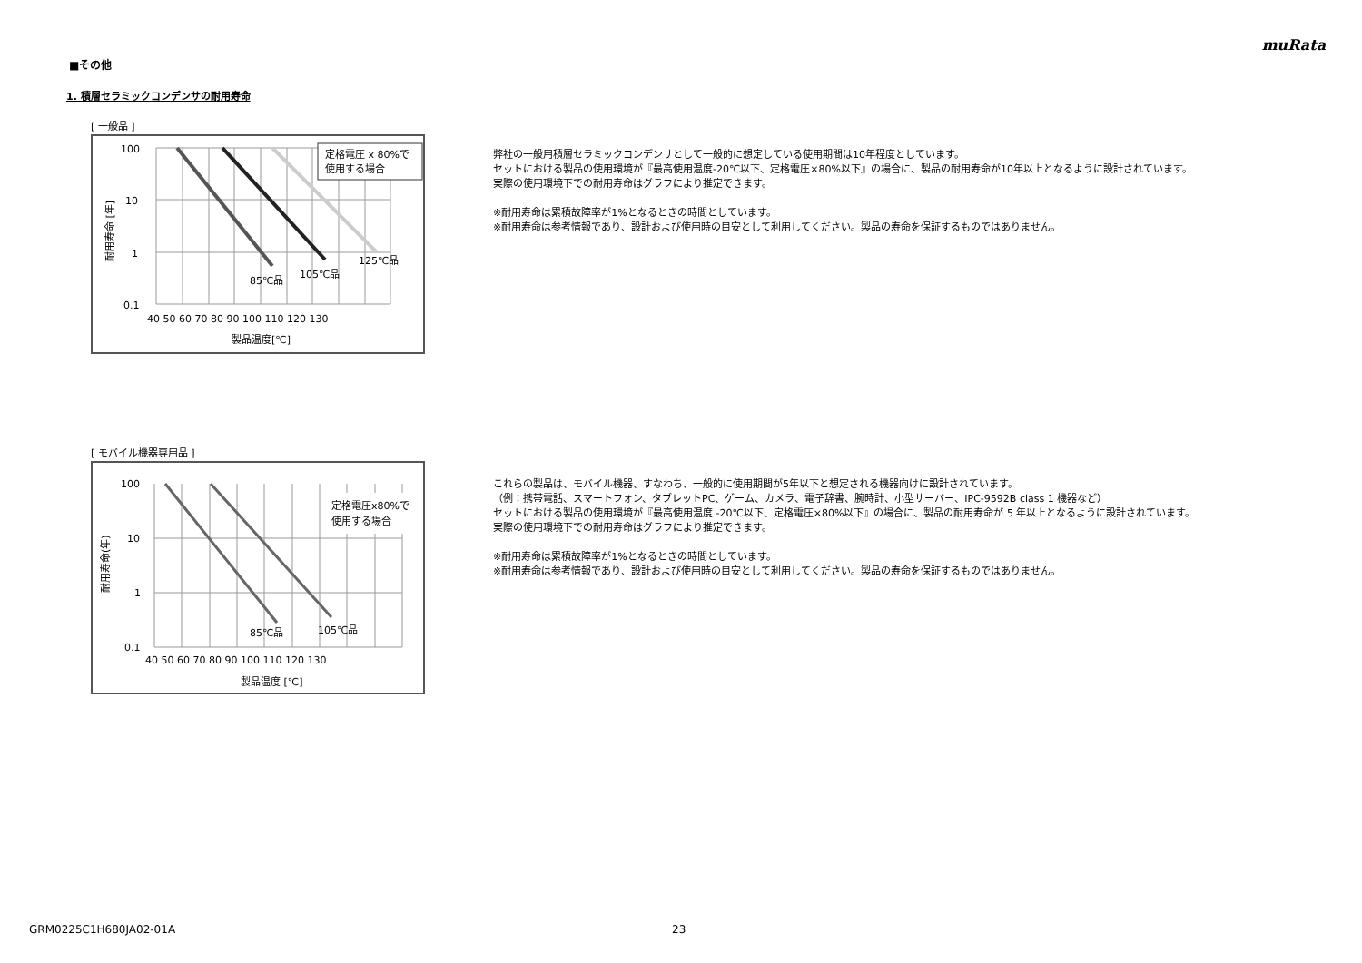muRata
■その他
1. 積層セラミックコンデンサの耐用寿命
[ 一般品 ]
定格電圧 x 80%で
使用する場合
100
10
1
0.1
85℃品
105℃品
125℃品
40 50 60 70 80 90 100 110 120 130
製品温度[℃]
耐用寿命 [年]
弊社の一般用積層セラミックコンデンサとして一般的に想定している使用期間は10年程度としています。
セットにおける製品の使用環境が『最高使用温度-20℃以下、定格電圧×80%以下』の場合に、製品の耐用寿命が10年以上となるように設計されています。
実際の使用環境下での耐用寿命はグラフにより推定できます。
※耐用寿命は累積故障率が1%となるときの時間としています。
※耐用寿命は参考情報であり、設計および使用時の目安として利用してください。製品の寿命を保証するものではありません。
[ モバイル機器専用品 ]
定格電圧x80%で
使用する場合
100
10
1
0.1
85℃品
105℃品
40 50 60 70 80 90 100 110 120 130
製品温度 [℃]
耐用寿命(年)
これらの製品は、モバイル機器、すなわち、一般的に使用期間が5年以下と想定される機器向けに設計されています。
（例：携帯電話、スマートフォン、タブレットPC、ゲーム、カメラ、電子辞書、腕時計、小型サーバー、IPC-9592B class 1 機器など）
セットにおける製品の使用環境が『最高使用温度 -20℃以下、定格電圧×80%以下』の場合に、製品の耐用寿命が 5 年以上となるように設計されています。
実際の使用環境下での耐用寿命はグラフにより推定できます。
※耐用寿命は累積故障率が1%となるときの時間としています。
※耐用寿命は参考情報であり、設計および使用時の目安として利用してください。製品の寿命を保証するものではありません。
GRM0225C1H680JA02-01A 23